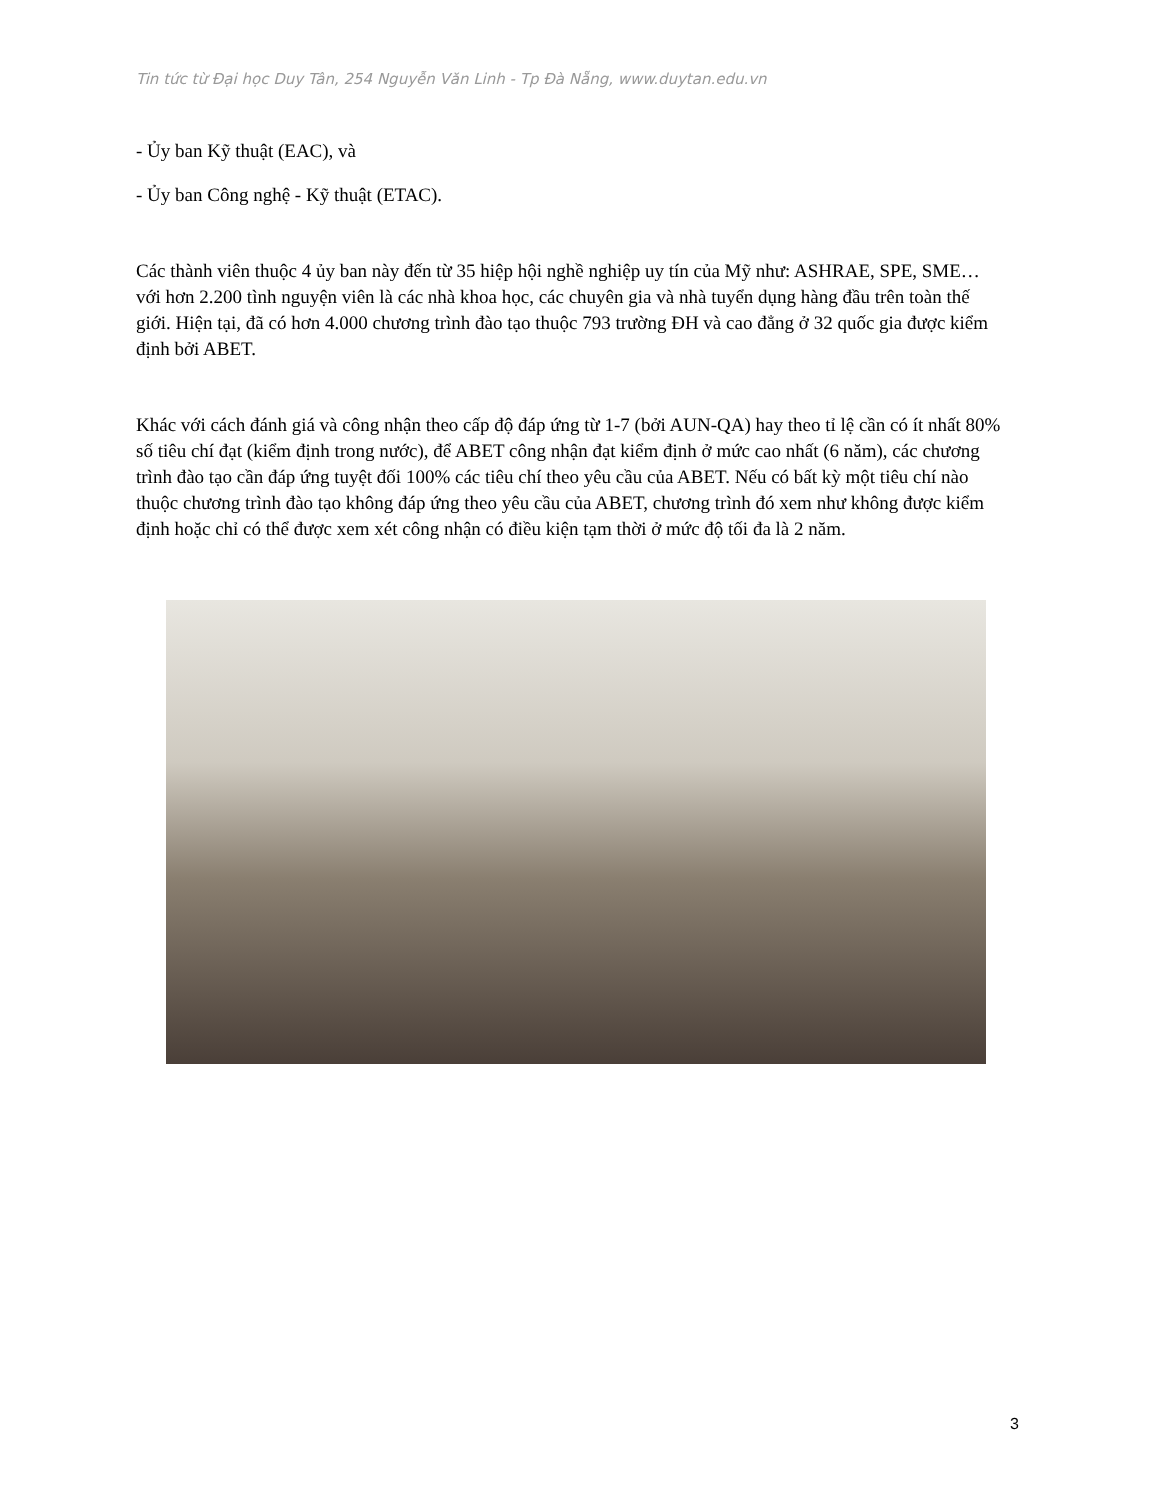Tin tức từ Đại học Duy Tân, 254 Nguyễn Văn Linh - Tp Đà Nẵng, www.duytan.edu.vn
- Ủy ban Kỹ thuật (EAC), và
- Ủy ban Công nghệ - Kỹ thuật (ETAC).
Các thành viên thuộc 4 ủy ban này đến từ 35 hiệp hội nghề nghiệp uy tín của Mỹ như: ASHRAE, SPE, SME… với hơn 2.200 tình nguyện viên là các nhà khoa học, các chuyên gia và nhà tuyển dụng hàng đầu trên toàn thế giới. Hiện tại, đã có hơn 4.000 chương trình đào tạo thuộc 793 trường ĐH và cao đẳng ở 32 quốc gia được kiểm định bởi ABET.
Khác với cách đánh giá và công nhận theo cấp độ đáp ứng từ 1-7 (bởi AUN-QA) hay theo tỉ lệ cần có ít nhất 80% số tiêu chí đạt (kiểm định trong nước), để ABET công nhận đạt kiểm định ở mức cao nhất (6 năm), các chương trình đào tạo cần đáp ứng tuyệt đối 100% các tiêu chí theo yêu cầu của ABET. Nếu có bất kỳ một tiêu chí nào thuộc chương trình đào tạo không đáp ứng theo yêu cầu của ABET, chương trình đó xem như không được kiểm định hoặc chỉ có thể được xem xét công nhận có điều kiện tạm thời ở mức độ tối đa là 2 năm.
3